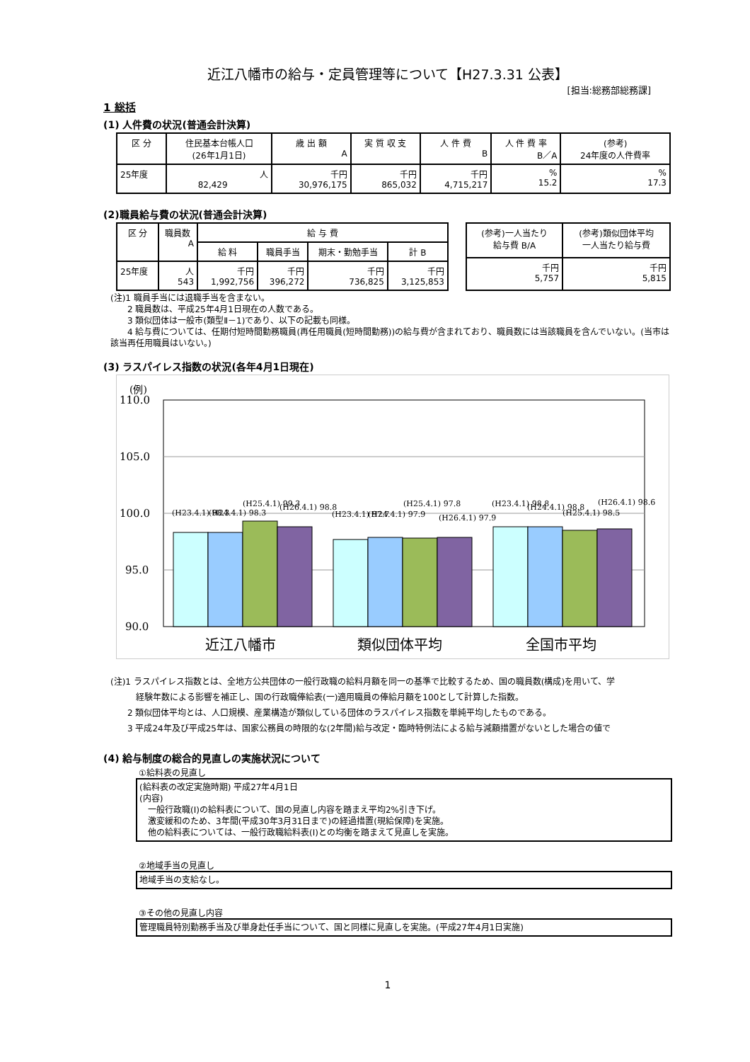近江八幡市の給与・定員管理等について【H27.3.31 公表】
[担当:総務部総務課]
1 総括
(1) 人件費の状況(普通会計決算)
| 区 分 | 住民基本台帳人口 (26年1月1日) | 歳 出 額 A | 実 質 収 支 | 人 件 費 B | 人 件 費 率 B／A | (参考) 24年度の人件費率 |
| --- | --- | --- | --- | --- | --- | --- |
| 25年度 | 人 82,429 | 千円 30,976,175 | 千円 865,032 | 千円 4,715,217 | % 15.2 | % 17.3 |
(2)職員給与費の状況(普通会計決算)
| 区 分 | 職員数 A | 給 与 費 | | | |
| --- | --- | --- | --- | --- | --- |
| | | 給 料 | 職員手当 | 期末・勤勉手当 | 計 B |
| 25年度 | 人 543 | 千円 1,992,756 | 千円 396,272 | 千円 736,825 | 千円 3,125,853 |
| (参考)一人当たり 給与費 B/A | (参考)類似団体平均 一人当たり給与費 |
| --- | --- |
| 千円 5,757 | 千円 5,815 |
(注)1 職員手当には退職手当を含まない。
　　2 職員数は、平成25年4月1日現在の人数である。
　　3 類似団体は一般市(類型Ⅱ－1)であり、以下の記載も同様。
　　4 給与費については、任期付短時間勤務職員(再任用職員(短時間勤務))の給与費が含まれており、職員数には当該職員を含んでいない。(当市は該当再任用職員はいない。)
(3) ラスパイレス指数の状況(各年4月1日現在)
(例)
110.0
105.0
100.0
95.0
90.0
(H23.4.1) 98.3
(H24.4.1) 98.3
(H25.4.1) 99.3
(H26.4.1) 98.8
(H23.4.1) 97.7
(H24.4.1) 97.9
(H25.4.1) 97.8
(H26.4.1) 97.9
(H23.4.1) 98.8
(H24.4.1) 98.8
(H25.4.1) 98.5
(H26.4.1) 98.6
近江八幡市
類似団体平均
全国市平均
(注)1 ラスパイレス指数とは、全地方公共団体の一般行政職の給料月額を同一の基準で比較するため、国の職員数(構成)を用いて、学
　　　経験年数による影響を補正し、国の行政職俸給表(一)適用職員の俸給月額を100として計算した指数。
　　2 類似団体平均とは、人口規模、産業構造が類似している団体のラスパイレス指数を単純平均したものである。
　　3 平成24年及び平成25年は、国家公務員の時限的な(2年間)給与改定・臨時特例法による給与減額措置がないとした場合の値で
(4) 給与制度の総合的見直しの実施状況について
①給料表の見直し
(給料表の改定実施時期) 平成27年4月1日
(内容)
　一般行政職(Ⅰ)の給料表について、国の見直し内容を踏まえ平均2%引き下げ。
　激変緩和のため、3年間(平成30年3月31日まで)の経過措置(現給保障)を実施。
　他の給料表については、一般行政職給料表(Ⅰ)との均衡を踏まえて見直しを実施。
②地域手当の見直し
地域手当の支給なし。
③その他の見直し内容
管理職員特別勤務手当及び単身赴任手当について、国と同様に見直しを実施。(平成27年4月1日実施)
1